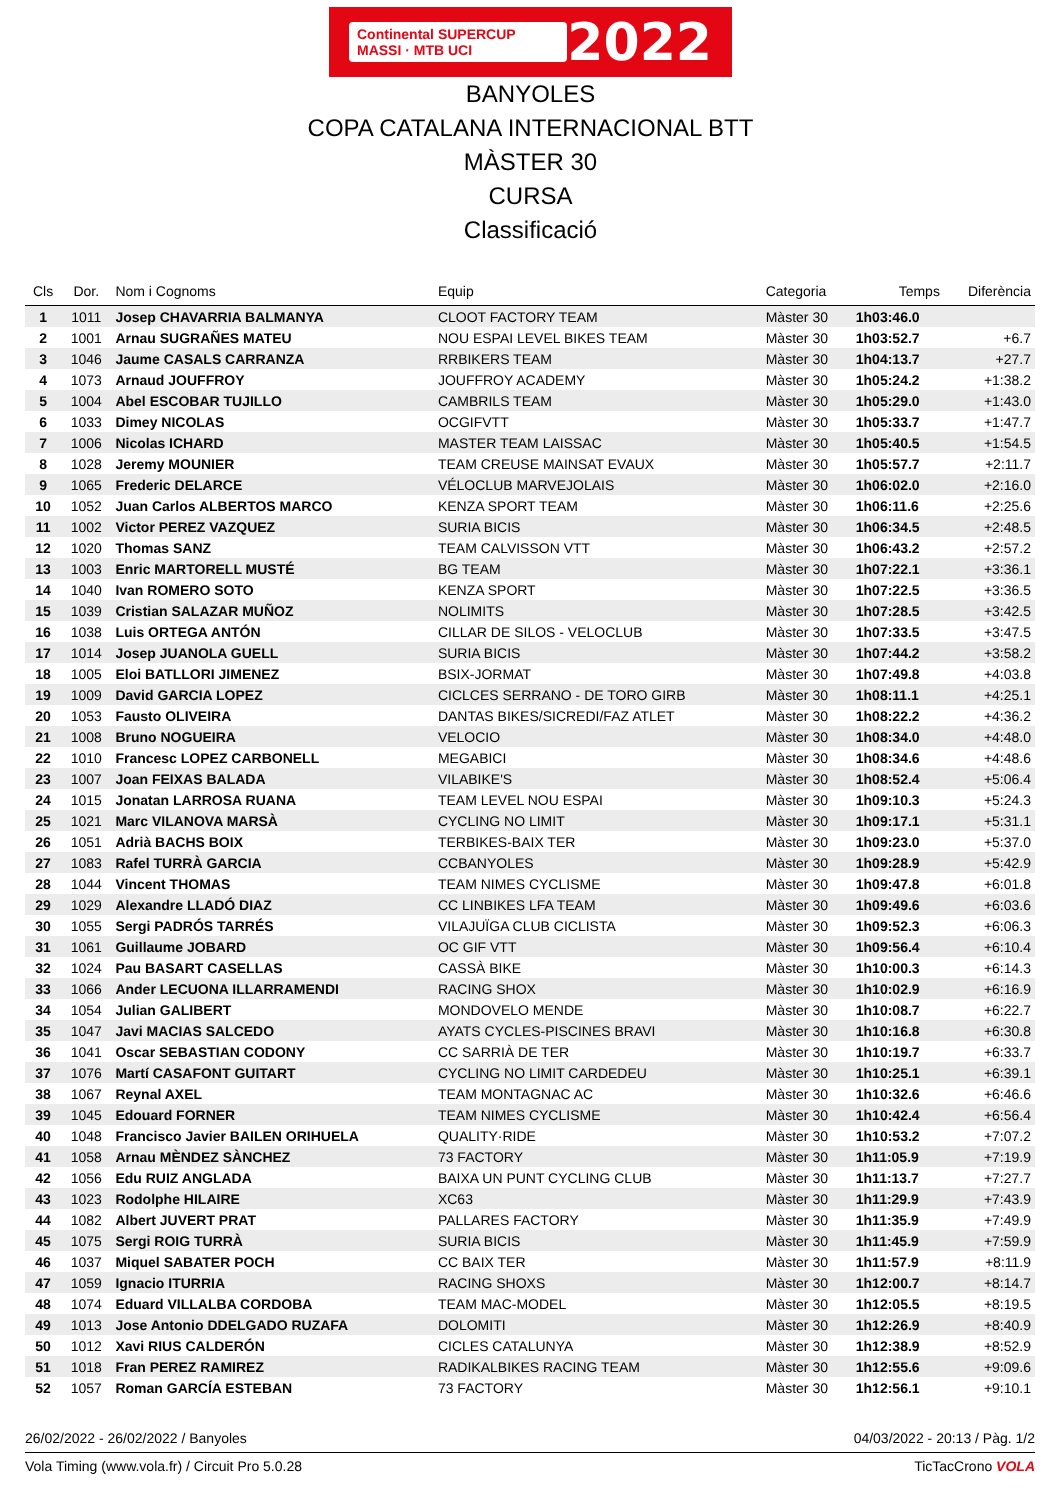Continental SUPERCUP MASSI · MTB UCI 2022
BANYOLES
COPA CATALANA INTERNACIONAL BTT
MÀSTER 30
CURSA
Classificació
| Cls | Dor. | Nom i Cognoms | Equip | Categoria | Temps | Diferència |
| --- | --- | --- | --- | --- | --- | --- |
| 1 | 1011 | Josep CHAVARRIA BALMANYA | CLOOT FACTORY TEAM | Màster 30 | 1h03:46.0 | |
| 2 | 1001 | Arnau SUGRAÑES MATEU | NOU ESPAI LEVEL BIKES TEAM | Màster 30 | 1h03:52.7 | +6.7 |
| 3 | 1046 | Jaume CASALS CARRANZA | RRBIKERS TEAM | Màster 30 | 1h04:13.7 | +27.7 |
| 4 | 1073 | Arnaud JOUFFROY | JOUFFROY ACADEMY | Màster 30 | 1h05:24.2 | +1:38.2 |
| 5 | 1004 | Abel ESCOBAR TUJILLO | CAMBRILS TEAM | Màster 30 | 1h05:29.0 | +1:43.0 |
| 6 | 1033 | Dimey NICOLAS | OCGIFVTT | Màster 30 | 1h05:33.7 | +1:47.7 |
| 7 | 1006 | Nicolas ICHARD | MASTER TEAM LAISSAC | Màster 30 | 1h05:40.5 | +1:54.5 |
| 8 | 1028 | Jeremy MOUNIER | TEAM CREUSE MAINSAT EVAUX | Màster 30 | 1h05:57.7 | +2:11.7 |
| 9 | 1065 | Frederic DELARCE | VÉLOCLUB MARVEJOLAIS | Màster 30 | 1h06:02.0 | +2:16.0 |
| 10 | 1052 | Juan Carlos ALBERTOS MARCO | KENZA SPORT TEAM | Màster 30 | 1h06:11.6 | +2:25.6 |
| 11 | 1002 | Victor PEREZ VAZQUEZ | SURIA BICIS | Màster 30 | 1h06:34.5 | +2:48.5 |
| 12 | 1020 | Thomas SANZ | TEAM CALVISSON VTT | Màster 30 | 1h06:43.2 | +2:57.2 |
| 13 | 1003 | Enric MARTORELL MUSTÉ | BG TEAM | Màster 30 | 1h07:22.1 | +3:36.1 |
| 14 | 1040 | Ivan ROMERO SOTO | KENZA SPORT | Màster 30 | 1h07:22.5 | +3:36.5 |
| 15 | 1039 | Cristian SALAZAR MUÑOZ | NOLIMITS | Màster 30 | 1h07:28.5 | +3:42.5 |
| 16 | 1038 | Luis ORTEGA ANTÓN | CILLAR DE SILOS - VELOCLUB | Màster 30 | 1h07:33.5 | +3:47.5 |
| 17 | 1014 | Josep JUANOLA GUELL | SURIA BICIS | Màster 30 | 1h07:44.2 | +3:58.2 |
| 18 | 1005 | Eloi BATLLORI JIMENEZ | BSIX-JORMAT | Màster 30 | 1h07:49.8 | +4:03.8 |
| 19 | 1009 | David GARCIA LOPEZ | CICLCES SERRANO - DE TORO GIRB | Màster 30 | 1h08:11.1 | +4:25.1 |
| 20 | 1053 | Fausto OLIVEIRA | DANTAS BIKES/SICREDI/FAZ ATLET | Màster 30 | 1h08:22.2 | +4:36.2 |
| 21 | 1008 | Bruno NOGUEIRA | VELOCIO | Màster 30 | 1h08:34.0 | +4:48.0 |
| 22 | 1010 | Francesc LOPEZ CARBONELL | MEGABICI | Màster 30 | 1h08:34.6 | +4:48.6 |
| 23 | 1007 | Joan FEIXAS BALADA | VILABIKE'S | Màster 30 | 1h08:52.4 | +5:06.4 |
| 24 | 1015 | Jonatan LARROSA RUANA | TEAM LEVEL NOU ESPAI | Màster 30 | 1h09:10.3 | +5:24.3 |
| 25 | 1021 | Marc VILANOVA MARSÀ | CYCLING NO LIMIT | Màster 30 | 1h09:17.1 | +5:31.1 |
| 26 | 1051 | Adrià BACHS BOIX | TERBIKES-BAIX TER | Màster 30 | 1h09:23.0 | +5:37.0 |
| 27 | 1083 | Rafel TURRÀ GARCIA | CCBANYOLES | Màster 30 | 1h09:28.9 | +5:42.9 |
| 28 | 1044 | Vincent THOMAS | TEAM NIMES CYCLISME | Màster 30 | 1h09:47.8 | +6:01.8 |
| 29 | 1029 | Alexandre LLADÓ DIAZ | CC LINBIKES LFA TEAM | Màster 30 | 1h09:49.6 | +6:03.6 |
| 30 | 1055 | Sergi PADRÓS TARRÉS | VILAJUÏGA CLUB CICLISTA | Màster 30 | 1h09:52.3 | +6:06.3 |
| 31 | 1061 | Guillaume JOBARD | OC GIF VTT | Màster 30 | 1h09:56.4 | +6:10.4 |
| 32 | 1024 | Pau BASART CASELLAS | CASSÀ BIKE | Màster 30 | 1h10:00.3 | +6:14.3 |
| 33 | 1066 | Ander LECUONA ILLARRAMENDI | RACING SHOX | Màster 30 | 1h10:02.9 | +6:16.9 |
| 34 | 1054 | Julian GALIBERT | MONDOVELO MENDE | Màster 30 | 1h10:08.7 | +6:22.7 |
| 35 | 1047 | Javi MACIAS SALCEDO | AYATS CYCLES-PISCINES BRAVI | Màster 30 | 1h10:16.8 | +6:30.8 |
| 36 | 1041 | Oscar SEBASTIAN CODONY | CC SARRIÀ DE TER | Màster 30 | 1h10:19.7 | +6:33.7 |
| 37 | 1076 | Martí CASAFONT GUITART | CYCLING NO LIMIT CARDEDEU | Màster 30 | 1h10:25.1 | +6:39.1 |
| 38 | 1067 | Reynal AXEL | TEAM MONTAGNAC AC | Màster 30 | 1h10:32.6 | +6:46.6 |
| 39 | 1045 | Edouard FORNER | TEAM NIMES CYCLISME | Màster 30 | 1h10:42.4 | +6:56.4 |
| 40 | 1048 | Francisco Javier BAILEN ORIHUELA | QUALITY·RIDE | Màster 30 | 1h10:53.2 | +7:07.2 |
| 41 | 1058 | Arnau MÈNDEZ SÀNCHEZ | 73 FACTORY | Màster 30 | 1h11:05.9 | +7:19.9 |
| 42 | 1056 | Edu RUIZ ANGLADA | BAIXA UN PUNT CYCLING CLUB | Màster 30 | 1h11:13.7 | +7:27.7 |
| 43 | 1023 | Rodolphe HILAIRE | XC63 | Màster 30 | 1h11:29.9 | +7:43.9 |
| 44 | 1082 | Albert JUVERT PRAT | PALLARES FACTORY | Màster 30 | 1h11:35.9 | +7:49.9 |
| 45 | 1075 | Sergi ROIG TURRÀ | SURIA BICIS | Màster 30 | 1h11:45.9 | +7:59.9 |
| 46 | 1037 | Miquel SABATER POCH | CC BAIX TER | Màster 30 | 1h11:57.9 | +8:11.9 |
| 47 | 1059 | Ignacio ITURRIA | RACING SHOXS | Màster 30 | 1h12:00.7 | +8:14.7 |
| 48 | 1074 | Eduard VILLALBA CORDOBA | TEAM MAC-MODEL | Màster 30 | 1h12:05.5 | +8:19.5 |
| 49 | 1013 | Jose Antonio DDELGADO RUZAFA | DOLOMITI | Màster 30 | 1h12:26.9 | +8:40.9 |
| 50 | 1012 | Xavi RIUS CALDERÓN | CICLES CATALUNYA | Màster 30 | 1h12:38.9 | +8:52.9 |
| 51 | 1018 | Fran PEREZ RAMIREZ | RADIKALBIKES RACING TEAM | Màster 30 | 1h12:55.6 | +9:09.6 |
| 52 | 1057 | Roman GARCÍA ESTEBAN | 73 FACTORY | Màster 30 | 1h12:56.1 | +9:10.1 |
26/02/2022 - 26/02/2022 / Banyoles 04/03/2022 - 20:13 / Pàg. 1/2
Vola Timing (www.vola.fr) / Circuit Pro 5.0.28 TicTacCrono VOLA